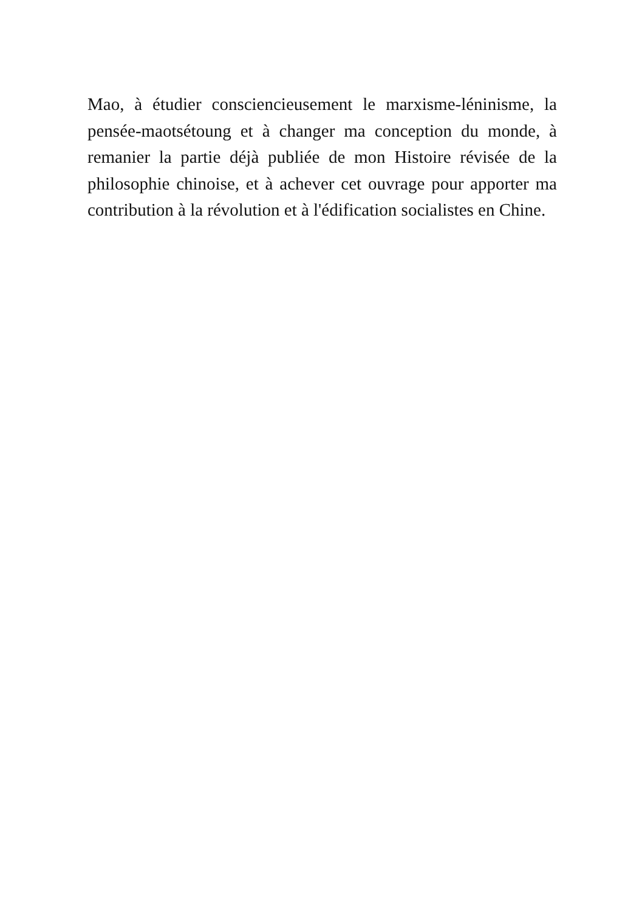Mao, à étudier consciencieusement le marxisme-léninisme, la pensée-maotsétoung et à changer ma conception du monde, à remanier la partie déjà publiée de mon Histoire révisée de la philosophie chinoise, et à achever cet ouvrage pour apporter ma contribution à la révolution et à l'édification socialistes en Chine.